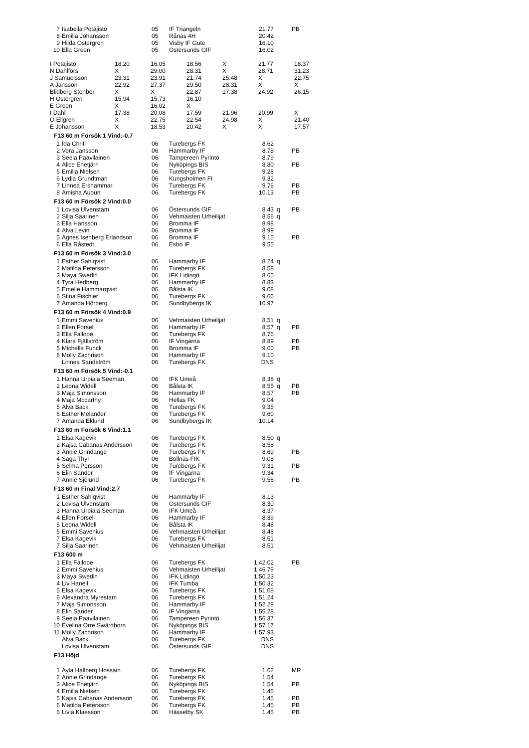| 7 | Isabella Petäjistö | 05 | IF Triangeln | 21.77 | | PB |
| 8 | Emilia Johansson | 05 | Rånäs 4H | 20.42 | | |
| 9 | Hilda Östergren | 05 | Visby IF Gute | 16.10 | | |
| 10 | Ella Green | 05 | Östersunds GIF | 16.02 | | |
| I Petäjistö | 18.20 | 16.05 | 18.56 | X | 21.77 | 18.37 |
| N Dahlfors | X | 29.00 | 28.31 | X | 28.71 | 31.23 |
| J Samuelsson | 23.31 | 23.91 | 21.74 | 25.48 | X | 22.75 |
| A Jansson | 22.92 | 27.37 | 29.50 | 28.31 | X | X |
| Blidborg Stenber | X | X | 22.87 | 17.38 | 24.92 | 26.15 |
| H Östergren | 15.94 | 15.73 | 16.10 | | | |
| E Green | X | 16.02 | X | | | |
| I Dahl | 17.38 | 20.08 | 17.59 | 21.96 | 20.99 | X |
| O Ellgren | X | 22.75 | 22.54 | 24.98 | X | 21.40 |
| E Johansson | X | 18.53 | 20.42 | X | X | 17.57 |
F13 60 m Försök 1 Vind:-0.7
| 1 | Ida Chrifi | 06 | Turebergs FK | 8.62 | | |
| 2 | Vera Jansson | 06 | Hammarby IF | 8.78 | | PB |
| 3 | Seela Paavilainen | 06 | Tampereen Pyrintö | 8.79 | | |
| 4 | Alice Enetjärn | 06 | Nyköpings BIS | 8.80 | | PB |
| 5 | Emilia Nielsen | 06 | Turebergs FK | 9.28 | | |
| 6 | Lydia Grundtman | 06 | Kungsholmen FI | 9.32 | | |
| 7 | Linnea Ershammar | 06 | Turebergs FK | 9.76 | | PB |
| 8 | Amisha Aubun | 06 | Turebergs FK | 10.13 | | PB |
F13 60 m Försök 2 Vind:0.0
| 1 | Lovisa Ulvenstam | 06 | Östersunds GIF | 8.43 | q | PB |
| 2 | Silja Saarinen | 06 | Vehmaisten Urheilijat | 8.56 | q | |
| 3 | Ella Hansson | 06 | Bromma IF | 8.98 | | |
| 4 | Alva Levin | 06 | Bromma IF | 8.99 | | |
| 5 | Agnes Isenberg Erlandson | 06 | Bromma IF | 9.15 | | PB |
| 6 | Ella Råstedt | 06 | Esbo IF | 9.55 | | |
F13 60 m Försök 3 Vind:3.0
| 1 | Esther Sahlqvist | 06 | Hammarby IF | 8.24 | q | |
| 2 | Matilda Petersson | 06 | Turebergs FK | 8.58 | | |
| 3 | Maya Swedin | 06 | IFK Lidingö | 8.65 | | |
| 4 | Tyra Hedberg | 06 | Hammarby IF | 8.83 | | |
| 5 | Emelie Hammarqvist | 06 | Bålsta IK | 9.08 | | |
| 6 | Stina Fischier | 06 | Turebergs FK | 9.66 | | |
| 7 | Amanda Hörberg | 06 | Sundbybergs IK | 10.97 | | |
F13 60 m Försök 4 Vind:0.9
| 1 | Emmi Savenius | 06 | Vehmaisten Urheilijat | 8.51 | q | |
| 2 | Ellen Forsell | 06 | Hammarby IF | 8.57 | q | PB |
| 3 | Ella Fallope | 06 | Turebergs FK | 8.76 | | |
| 4 | Klara Fjällström | 06 | IF Vingarna | 8.89 | | PB |
| 5 | Michelle Funck | 06 | Bromma IF | 9.00 | | PB |
| 6 | Molly Zachrison | 06 | Hammarby IF | 9.10 | | |
| | Linnea Sandström | 06 | Turebergs FK | DNS | | |
F13 60 m Försök 5 Vind:-0.1
| 1 | Hanna Urpiala Seeman | 06 | IFK Umeå | 8.38 | q | |
| 2 | Leona Widell | 06 | Bålsta IK | 8.55 | q | PB |
| 3 | Maja Simonsson | 06 | Hammarby IF | 8.57 | | PB |
| 4 | Maja Mccarthy | 06 | Hellas FK | 9.04 | | |
| 5 | Alva Back | 06 | Turebergs FK | 9.35 | | |
| 6 | Esther Melander | 06 | Turebergs FK | 9.60 | | |
| 7 | Amanda Eklund | 06 | Sundbybergs IK | 10.14 | | |
F13 60 m Försök 6 Vind:1.1
| 1 | Elsa Kagevik | 06 | Turebergs FK | 8.50 | q | |
| 2 | Kajsa Cabanas Andersson | 06 | Turebergs FK | 8.58 | | |
| 3 | Annie Grindange | 06 | Turebergs FK | 8.69 | | PB |
| 4 | Saga Thyr | 06 | Bollnäs FIK | 9.08 | | |
| 5 | Selma Persson | 06 | Turebergs FK | 9.31 | | PB |
| 6 | Elin Sander | 06 | IF Vingarna | 9.34 | | |
| 7 | Annie Sjölund | 06 | Turebergs FK | 9.56 | | PB |
F13 60 m Final Vind:2.7
| 1 | Esther Sahlqvist | 06 | Hammarby IF | 8.13 | | |
| 2 | Lovisa Ulvenstam | 06 | Östersunds GIF | 8.30 | | |
| 3 | Hanna Urpiala Seeman | 06 | IFK Umeå | 8.37 | | |
| 4 | Ellen Forsell | 06 | Hammarby IF | 8.39 | | |
| 5 | Leona Widell | 06 | Bålsta IK | 8.48 | | |
| 5 | Emmi Savenius | 06 | Vehmaisten Urheilijat | 8.48 | | |
| 7 | Elsa Kagevik | 06 | Turebergs FK | 8.51 | | |
| 7 | Silja Saarinen | 06 | Vehmaisten Urheilijat | 8.51 | | |
F13 600 m
| 1 | Ella Fallope | 06 | Turebergs FK | 1:42.02 | | PB |
| 2 | Emmi Savenius | 06 | Vehmaisten Urheilijat | 1:46.79 | | |
| 3 | Maya Swedin | 06 | IFK Lidingö | 1:50.23 | | |
| 4 | Liv Hanell | 06 | IFK Tumba | 1:50.32 | | |
| 5 | Elsa Kagevik | 06 | Turebergs FK | 1:51.08 | | |
| 6 | Alexandra Myrestam | 06 | Turebergs FK | 1:51.24 | | |
| 7 | Maja Simonsson | 06 | Hammarby IF | 1:52.29 | | |
| 8 | Elin Sander | 06 | IF Vingarna | 1:55.28 | | |
| 9 | Seela Paavilainen | 06 | Tampereen Pyrintö | 1:56.37 | | |
| 10 | Evelina Orre Swärdborn | 06 | Nyköpings BIS | 1:57.17 | | |
| 11 | Molly Zachrison | 06 | Hammarby IF | 1:57.93 | | |
| | Alva Back | 06 | Turebergs FK | DNS | | |
| | Lovisa Ulvenstam | 06 | Östersunds GIF | DNS | | |
F13 Höjd
| 1 | Ayla Hallberg Hossain | 06 | Turebergs FK | 1.62 | | MR |
| 2 | Annie Grindange | 06 | Turebergs FK | 1.54 | | |
| 3 | Alice Enetjärn | 06 | Nyköpings BIS | 1.54 | | PB |
| 4 | Emilia Nielsen | 06 | Turebergs FK | 1.45 | | |
| 5 | Kajsa Cabanas Andersson | 06 | Turebergs FK | 1.45 | | PB |
| 6 | Matilda Petersson | 06 | Turebergs FK | 1.45 | | PB |
| 6 | Livia Klaesson | 06 | Hässelby SK | 1.45 | | PB |